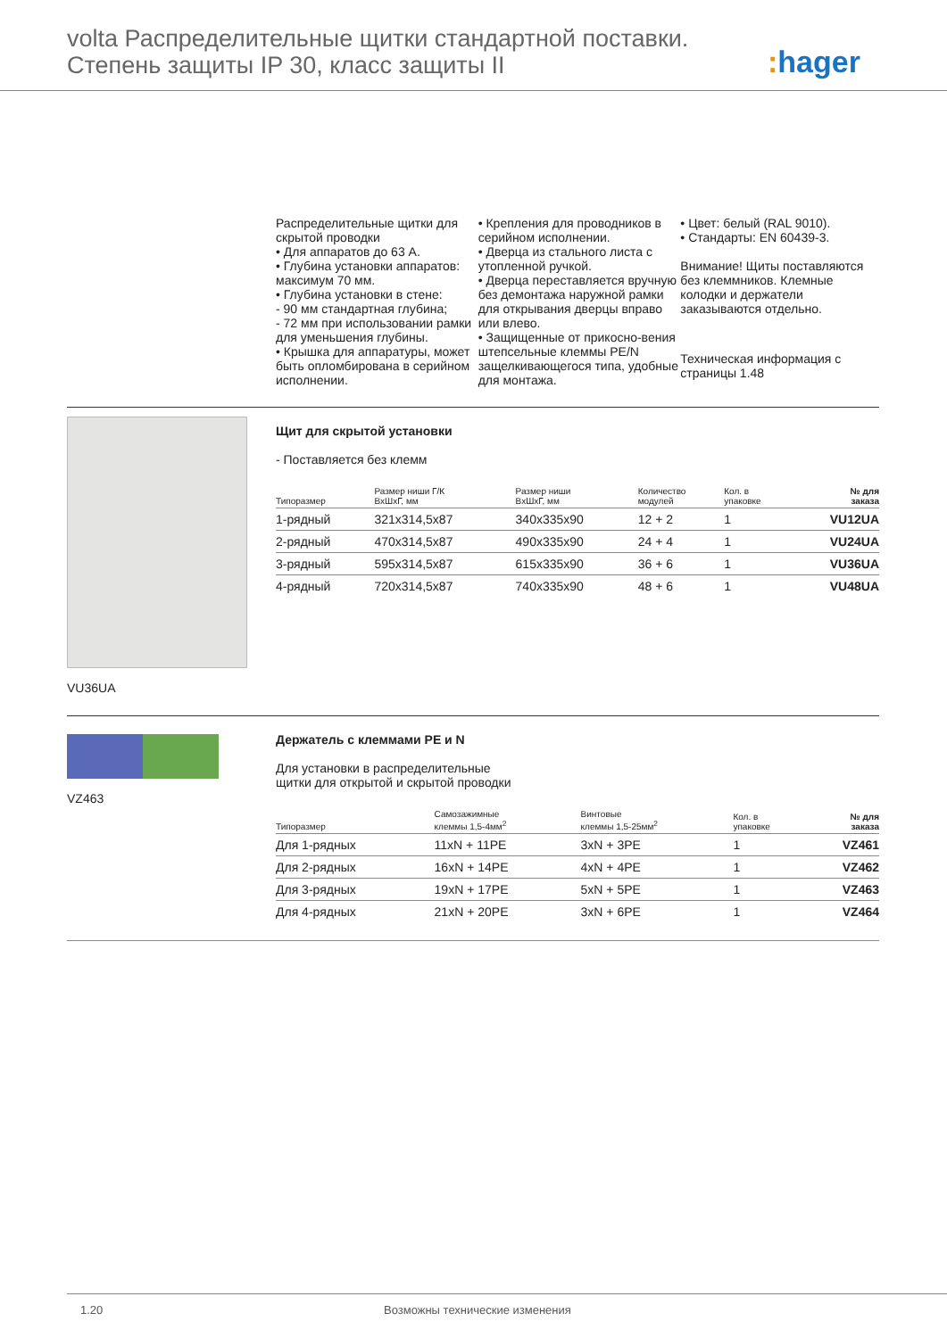volta Распределительные щитки стандартной поставки.
Степень защиты IP 30, класс защиты II
: hager
Распределительные щитки для скрытой проводки
• Для аппаратов до 63 А.
• Глубина установки аппаратов: максимум 70 мм.
• Глубина установки в стене:
- 90 мм стандартная глубина;
- 72 мм при использовании рамки для уменьшения глубины.
• Крышка для аппаратуры, может быть опломбирована в серийном исполнении.
• Крепления для проводников в серийном исполнении.
• Дверца из стального листа с утопленной ручкой.
• Дверца переставляется вручную без демонтажа наружной рамки для открывания дверцы вправо или влево.
• Защищенные от прикосно-вения штепсельные клеммы PE/N защелкивающегося типа, удобные для монтажа.
• Цвет: белый (RAL 9010).
• Стандарты: EN 60439-3.
Внимание! Щиты поставляются без клеммников. Клемные колодки и держатели заказываются отдельно.
Техническая информация с страницы 1.48
VU36UA
Щит для скрытой установки
- Поставляется без клемм
| Типоразмер | Размер ниши Г/К ВхШхГ, мм | Размер ниши ВхШхГ, мм | Количество модулей | Кол. в упаковке | № для заказа |
| --- | --- | --- | --- | --- | --- |
| 1-рядный | 321x314,5x87 | 340x335x90 | 12 + 2 | 1 | VU12UA |
| 2-рядный | 470x314,5x87 | 490x335x90 | 24 + 4 | 1 | VU24UA |
| 3-рядный | 595x314,5x87 | 615x335x90 | 36 + 6 | 1 | VU36UA |
| 4-рядный | 720x314,5x87 | 740x335x90 | 48 + 6 | 1 | VU48UA |
VZ463
Держатель с клеммами PE и N
Для установки в распределительные
щитки для открытой и скрытой проводки
| Типоразмер | Самозажимные клеммы 1,5-4мм<sup>2</sup> | Винтовые клеммы 1,5-25мм<sup>2</sup> | Кол. в упаковке | № для заказа |
| --- | --- | --- | --- | --- |
| Для 1-рядных | 11xN + 11PE | 3xN + 3PE | 1 | VZ461 |
| Для 2-рядных | 16xN + 14PE | 4xN + 4PE | 1 | VZ462 |
| Для 3-рядных | 19xN + 17PE | 5xN + 5PE | 1 | VZ463 |
| Для 4-рядных | 21xN + 20PE | 3xN + 6PE | 1 | VZ464 |
1.20 Возможны технические изменения